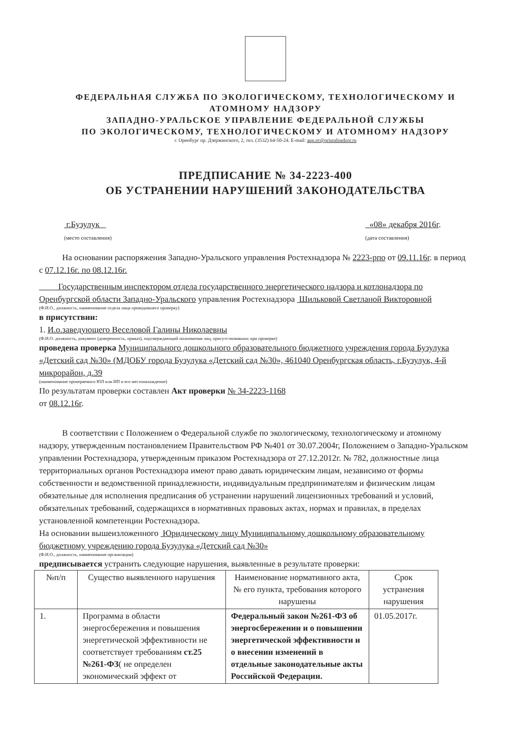ФЕДЕРАЛЬНАЯ СЛУЖБА ПО ЭКОЛОГИЧЕСКОМУ, ТЕХНОЛОГИЧЕСКОМУ И
АТОМНОМУ НАДЗОРУ
ЗАПАДНО-УРАЛЬСКОЕ УПРАВЛЕНИЕ ФЕДЕРАЛЬНОЙ СЛУЖБЫ
ПО ЭКОЛОГИЧЕСКОМУ, ТЕХНОЛОГИЧЕСКОМУ И АТОМНОМУ НАДЗОРУ
г. Оренбург пр. Дзержинского, 2, тел. (3532) 64-50-24. E-mail: aup.or@priuralnadzor.ru
ПРЕДПИСАНИЕ № 34-2223-400
ОБ УСТРАНЕНИИ НАРУШЕНИЙ ЗАКОНОДАТЕЛЬСТВА
г.Бузулук
(место составления)
«08» декабря 2016г.
(дата составления)
На основании распоряжения Западно-Уральского управления Ростехнадзора № 2223-рпо от 09.11.16г. в период с 07.12.16г. по 08.12.16г.
Государственным инспектором отдела государственного энергетического надзора и котлонадзора по Оренбургской области Западно-Уральского управления Ростехнадзора Шильковой Светланой Викторовной
(Ф.И.О., должность, наименование отдела лица проводившего проверку)
в присутствии:
1. И.о.заведующего Веселовой Галины Николаевны
(Ф.И.О. должность, документ (доверенность, приказ), подтверждающий полномочия лиц, присутствовавших при проверке)
проведена проверка Муниципального дошкольного образовательного бюджетного учреждения города Бузулука «Детский сад №30» (МДОБУ города Бузулука «Детский сад №30», 461040 Оренбургская область, г.Бузулук, 4-й микрорайон, д.39
(наименование проверяемого ЮЛ или ИП и его местонахождение)
По результатам проверки составлен Акт проверки № 34-2223-1168
от 08.12.16г.
В соответствии с Положением о Федеральной службе по экологическому, технологическому и атомному надзору, утвержденным постановлением Правительством РФ №401 от 30.07.2004г, Положением о Западно-Уральском управлении Ростехнадзора, утвержденным приказом Ростехнадзора от 27.12.2012г. № 782, должностные лица территориальных органов Ростехнадзора имеют право давать юридическим лицам, независимо от формы собственности и ведомственной принадлежности, индивидуальным предпринимателям и физическим лицам обязательные для исполнения предписания об устранении нарушений лицензионных требований и условий, обязательных требований, содержащихся в нормативных правовых актах, нормах и правилах, в пределах установленной компетенции Ростехнадзора.
На основании вышеизложенного Юридическому лицу Муниципальному дошкольному образовательному бюджетному учреждению города Бузулука «Детский сад №30»
(Ф.И.О., должность, наименование организации)
предписывается устранить следующие нарушения, выявленные в результате проверки:
| №п/п | Существо выявленного нарушения | Наименование нормативного акта, № его пункта, требования которого нарушены | Срок устранения нарушения |
| --- | --- | --- | --- |
| 1. | Программа в области энергосбережения и повышения энергетической эффективности не соответствует требованиям ст.25 №261-ФЗ ( не определен экономический эффект от | Федеральный закон №261-ФЗ об энергосбережении и о повышении энергетической эффективности и о внесении изменений в отдельные законодательные акты Российской Федерации. | 01.05.2017г. |